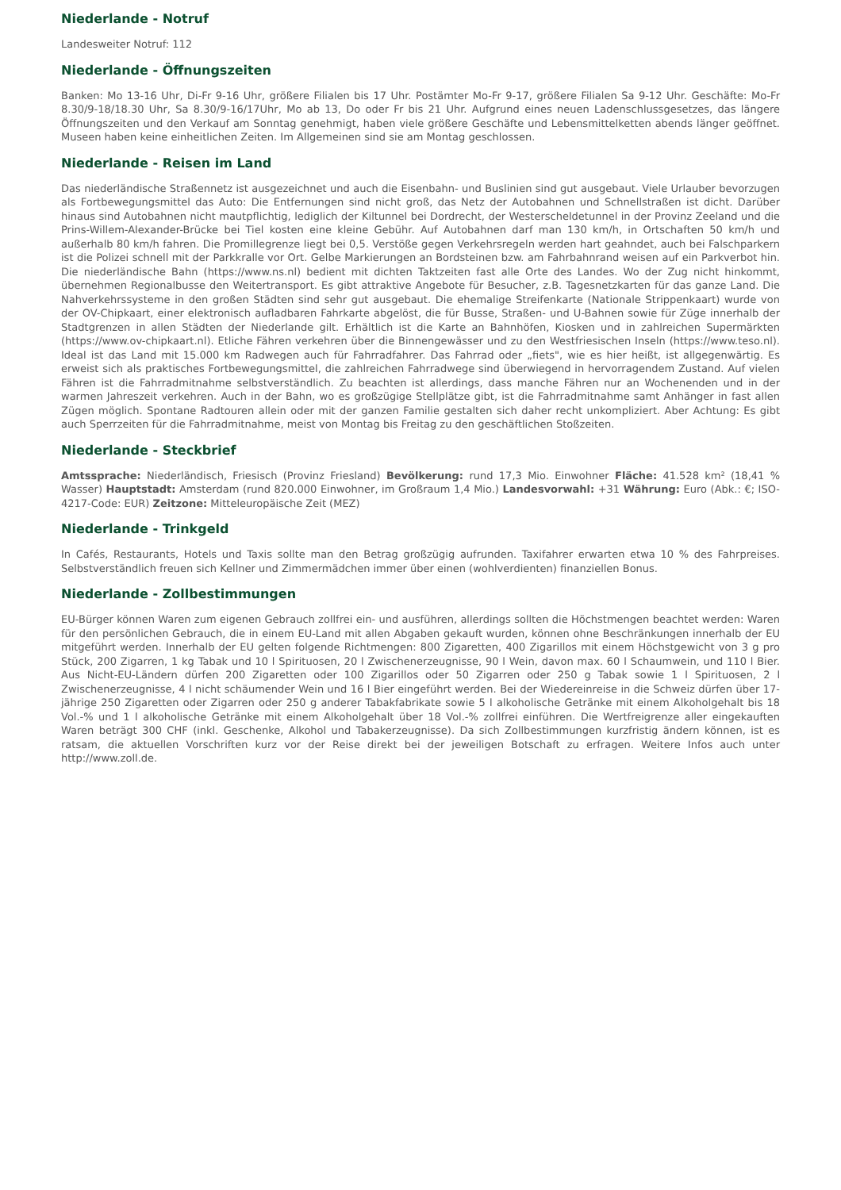Niederlande - Notruf
Landesweiter Notruf: 112
Niederlande - Öffnungszeiten
Banken: Mo 13-16 Uhr, Di-Fr 9-16 Uhr, größere Filialen bis 17 Uhr. Postämter Mo-Fr 9-17, größere Filialen Sa 9-12 Uhr. Geschäfte: Mo-Fr 8.30/9-18/18.30 Uhr, Sa 8.30/9-16/17Uhr, Mo ab 13, Do oder Fr bis 21 Uhr. Aufgrund eines neuen Ladenschlussgesetzes, das längere Öffnungszeiten und den Verkauf am Sonntag genehmigt, haben viele größere Geschäfte und Lebensmittelketten abends länger geöffnet. Museen haben keine einheitlichen Zeiten. Im Allgemeinen sind sie am Montag geschlossen.
Niederlande - Reisen im Land
Das niederländische Straßennetz ist ausgezeichnet und auch die Eisenbahn- und Buslinien sind gut ausgebaut. Viele Urlauber bevorzugen als Fortbewegungsmittel das Auto: Die Entfernungen sind nicht groß, das Netz der Autobahnen und Schnellstraßen ist dicht. Darüber hinaus sind Autobahnen nicht mautpflichtig, lediglich der Kiltunnel bei Dordrecht, der Westerscheldetunnel in der Provinz Zeeland und die Prins-Willem-Alexander-Brücke bei Tiel kosten eine kleine Gebühr. Auf Autobahnen darf man 130 km/h, in Ortschaften 50 km/h und außerhalb 80 km/h fahren. Die Promillegrenze liegt bei 0,5. Verstöße gegen Verkehrsregeln werden hart geahndet, auch bei Falschparkern ist die Polizei schnell mit der Parkkralle vor Ort. Gelbe Markierungen an Bordsteinen bzw. am Fahrbahnrand weisen auf ein Parkverbot hin. Die niederländische Bahn (https://www.ns.nl) bedient mit dichten Taktzeiten fast alle Orte des Landes. Wo der Zug nicht hinkommt, übernehmen Regionalbusse den Weitertransport. Es gibt attraktive Angebote für Besucher, z.B. Tagesnetzkarten für das ganze Land. Die Nahverkehrssysteme in den großen Städten sind sehr gut ausgebaut. Die ehemalige Streifenkarte (Nationale Strippenkaart) wurde von der OV-Chipkaart, einer elektronisch aufladbaren Fahrkarte abgelöst, die für Busse, Straßen- und U-Bahnen sowie für Züge innerhalb der Stadtgrenzen in allen Städten der Niederlande gilt. Erhältlich ist die Karte an Bahnhöfen, Kiosken und in zahlreichen Supermärkten (https://www.ov-chipkaart.nl). Etliche Fähren verkehren über die Binnengewässer und zu den Westfriesischen Inseln (https://www.teso.nl). Ideal ist das Land mit 15.000 km Radwegen auch für Fahrradfahrer. Das Fahrrad oder „fiets", wie es hier heißt, ist allgegenwärtig. Es erweist sich als praktisches Fortbewegungsmittel, die zahlreichen Fahrradwege sind überwiegend in hervorragendem Zustand. Auf vielen Fähren ist die Fahrradmitnahme selbstverständlich. Zu beachten ist allerdings, dass manche Fähren nur an Wochenenden und in der warmen Jahreszeit verkehren. Auch in der Bahn, wo es großzügige Stellplätze gibt, ist die Fahrradmitnahme samt Anhänger in fast allen Zügen möglich. Spontane Radtouren allein oder mit der ganzen Familie gestalten sich daher recht unkompliziert. Aber Achtung: Es gibt auch Sperrzeiten für die Fahrradmitnahme, meist von Montag bis Freitag zu den geschäftlichen Stoßzeiten.
Niederlande - Steckbrief
Amtssprache: Niederländisch, Friesisch (Provinz Friesland) Bevölkerung: rund 17,3 Mio. Einwohner Fläche: 41.528 km² (18,41 % Wasser) Hauptstadt: Amsterdam (rund 820.000 Einwohner, im Großraum 1,4 Mio.) Landesvorwahl: +31 Währung: Euro (Abk.: €; ISO-4217-Code: EUR) Zeitzone: Mitteleuropäische Zeit (MEZ)
Niederlande - Trinkgeld
In Cafés, Restaurants, Hotels und Taxis sollte man den Betrag großzügig aufrunden. Taxifahrer erwarten etwa 10 % des Fahrpreises. Selbstverständlich freuen sich Kellner und Zimmermädchen immer über einen (wohlverdienten) finanziellen Bonus.
Niederlande - Zollbestimmungen
EU-Bürger können Waren zum eigenen Gebrauch zollfrei ein- und ausführen, allerdings sollten die Höchstmengen beachtet werden: Waren für den persönlichen Gebrauch, die in einem EU-Land mit allen Abgaben gekauft wurden, können ohne Beschränkungen innerhalb der EU mitgeführt werden. Innerhalb der EU gelten folgende Richtmengen: 800 Zigaretten, 400 Zigarillos mit einem Höchstgewicht von 3 g pro Stück, 200 Zigarren, 1 kg Tabak und 10 l Spirituosen, 20 l Zwischenerzeugnisse, 90 l Wein, davon max. 60 l Schaumwein, und 110 l Bier. Aus Nicht-EU-Ländern dürfen 200 Zigaretten oder 100 Zigarillos oder 50 Zigarren oder 250 g Tabak sowie 1 l Spirituosen, 2 l Zwischenerzeugnisse, 4 l nicht schäumender Wein und 16 l Bier eingeführt werden. Bei der Wiedereinreise in die Schweiz dürfen über 17-jährige 250 Zigaretten oder Zigarren oder 250 g anderer Tabakfabrikate sowie 5 l alkoholische Getränke mit einem Alkoholgehalt bis 18 Vol.-% und 1 l alkoholische Getränke mit einem Alkoholgehalt über 18 Vol.-% zollfrei einführen. Die Wertfreigrenze aller eingekauften Waren beträgt 300 CHF (inkl. Geschenke, Alkohol und Tabakerzeugnisse). Da sich Zollbestimmungen kurzfristig ändern können, ist es ratsam, die aktuellen Vorschriften kurz vor der Reise direkt bei der jeweiligen Botschaft zu erfragen. Weitere Infos auch unter http://www.zoll.de.